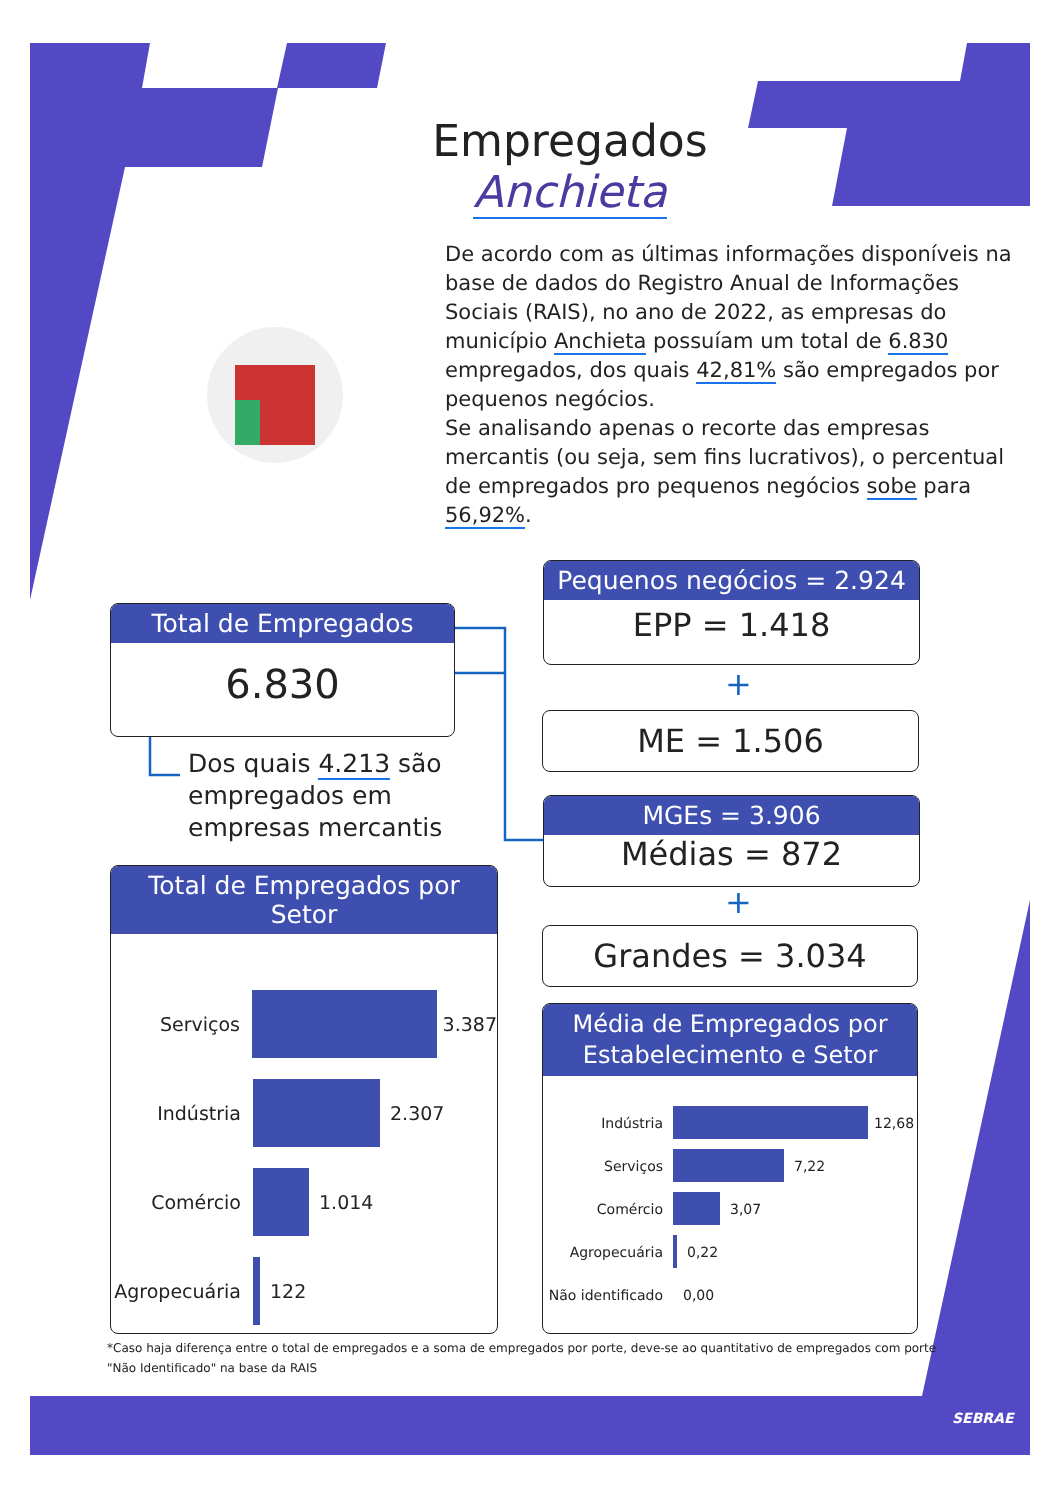Empregados
Anchieta
De acordo com as últimas informações disponíveis na base de dados do Registro Anual de Informações Sociais (RAIS), no ano de 2022, as empresas do município Anchieta possuíam um total de 6.830 empregados, dos quais 42,81% são empregados por pequenos negócios.
Se analisando apenas o recorte das empresas mercantis (ou seja, sem fins lucrativos), o percentual de empregados pro pequenos negócios sobe para 56,92%.
Total de Empregados
6.830
Dos quais 4.213 são
empregados em
empresas mercantis
Pequenos negócios = 2.924
EPP = 1.418
+
ME = 1.506
MGEs = 3.906
Médias = 872
+
Grandes = 3.034
Total de Empregados por Setor
Serviços 3.387
Indústria 2.307
Comércio 1.014
Agropecuária
122
Média de Empregados por
Estabelecimento e Setor
Indústria 12,68
Serviços 7,22
Comércio 3,07
Agropecuária 0,22
Não identificado
0,00
*Caso haja diferença entre o total de empregados e a soma de empregados por porte, deve-se ao quantitativo de empregados com porte "Não Identificado" na base da RAIS
SEBRAE